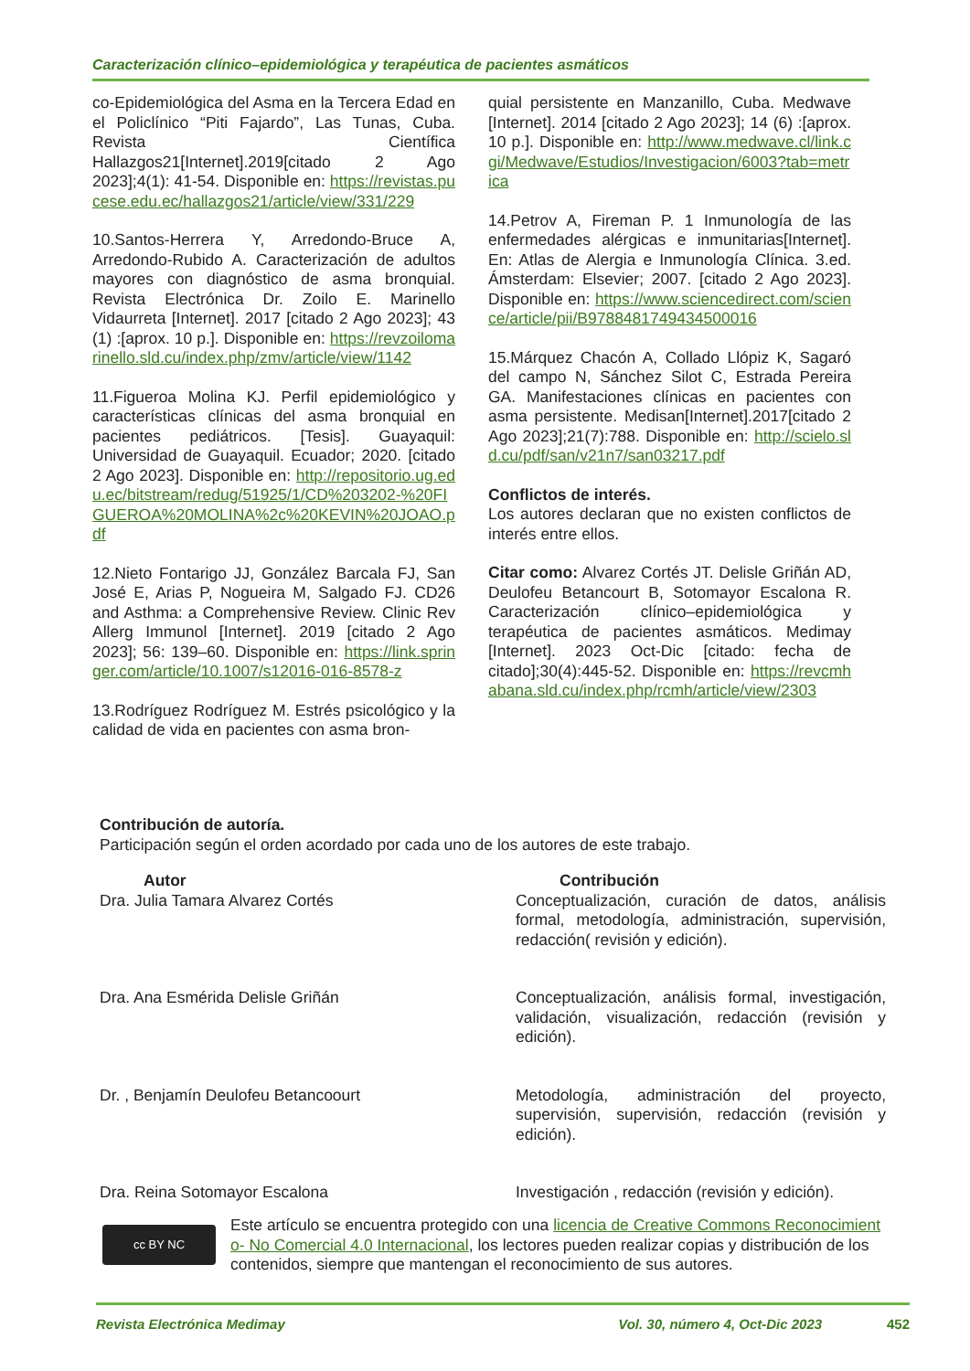Caracterización clínico–epidemiológica y terapéutica de pacientes asmáticos
co-Epidemiológica del Asma en la Tercera Edad en el Policlínico “Piti Fajardo”, Las Tunas, Cuba. Revista Científica Hallazgos21[Internet].2019[citado 2 Ago 2023];4(1): 41-54. Disponible en: https://revistas.pucese.edu.ec/hallazgos21/article/view/331/229
10.Santos-Herrera Y, Arredondo-Bruce A, Arredondo-Rubido A. Caracterización de adultos mayores con diagnóstico de asma bronquial. Revista Electrónica Dr. Zoilo E. Marinello Vidaurreta [Internet]. 2017 [citado 2 Ago 2023]; 43 (1) :[aprox. 10 p.]. Disponible en: https://revzoilomarinello.sld.cu/index.php/zmv/article/view/1142
11.Figueroa Molina KJ. Perfil epidemiológico y características clínicas del asma bronquial en pacientes pediátricos. [Tesis]. Guayaquil: Universidad de Guayaquil. Ecuador; 2020. [citado 2 Ago 2023]. Disponible en: http://repositorio.ug.edu.ec/bitstream/redug/51925/1/CD%203202-%20FIGUEROA%20MOLINA%2c%20KEVIN%20JOAO.pdf
12.Nieto Fontarigo JJ, González Barcala FJ, San José E, Arias P, Nogueira M, Salgado FJ. CD26 and Asthma: a Comprehensive Review. Clinic Rev Allerg Immunol [Internet]. 2019 [citado 2 Ago 2023]; 56: 139–60. Disponible en: https://link.springer.com/article/10.1007/s12016-016-8578-z
13.Rodríguez Rodríguez M. Estrés psicológico y la calidad de vida en pacientes con asma bron-
quial persistente en Manzanillo, Cuba. Medwave [Internet]. 2014 [citado 2 Ago 2023]; 14 (6) :[aprox. 10 p.]. Disponible en: http://www.medwave.cl/link.cgi/Medwave/Estudios/Investigacion/6003?tab=metrica
14.Petrov A, Fireman P. 1 Inmunología de las enfermedades alérgicas e inmunitarias[Internet]. En: Atlas de Alergia e Inmunología Clínica. 3.ed. Ámsterdam: Elsevier; 2007. [citado 2 Ago 2023]. Disponible en: https://www.sciencedirect.com/science/article/pii/B9788481749434500016
15.Márquez Chacón A, Collado Llópiz K, Sagaró del campo N, Sánchez Silot C, Estrada Pereira GA. Manifestaciones clínicas en pacientes con asma persistente. Medisan[Internet].2017[citado 2 Ago 2023];21(7):788. Disponible en: http://scielo.sld.cu/pdf/san/v21n7/san03217.pdf
Conflictos de interés.
Los autores declaran que no existen conflictos de interés entre ellos.
Citar como: Alvarez Cortés JT. Delisle Griñán AD, Deulofeu Betancourt B, Sotomayor Escalona R. Caracterización clínico–epidemiológica y terapéutica de pacientes asmáticos. Medimay [Internet]. 2023 Oct-Dic [citado: fecha de citado];30(4):445-52. Disponible en: https://revcmhabana.sld.cu/index.php/rcmh/article/view/2303
Contribución de autoría.
Participación según el orden acordado por cada uno de los autores de este trabajo.
| Autor | Contribución |
| --- | --- |
| Dra. Julia Tamara Alvarez Cortés | Conceptualización, curación de datos, análisis formal, metodología, administración, supervisión, redacción( revisión y edición). |
| Dra. Ana Esmérida Delisle Griñán | Conceptualización, análisis formal, investigación, validación, visualización, redacción (revisión y edición). |
| Dr. , Benjamín Deulofeu Betancoourt | Metodología, administración del proyecto, supervisión, supervisión, redacción (revisión y edición). |
| Dra. Reina Sotomayor Escalona | Investigación , redacción (revisión y edición). |
cc BY NC
Este artículo se encuentra protegido con una licencia de Creative Commons Reconocimiento- No Comercial 4.0 Internacional, los lectores pueden realizar copias y distribución de los contenidos, siempre que mantengan el reconocimiento de sus autores.
Revista Electrónica Medimay Vol. 30, número 4, Oct-Dic 2023 452